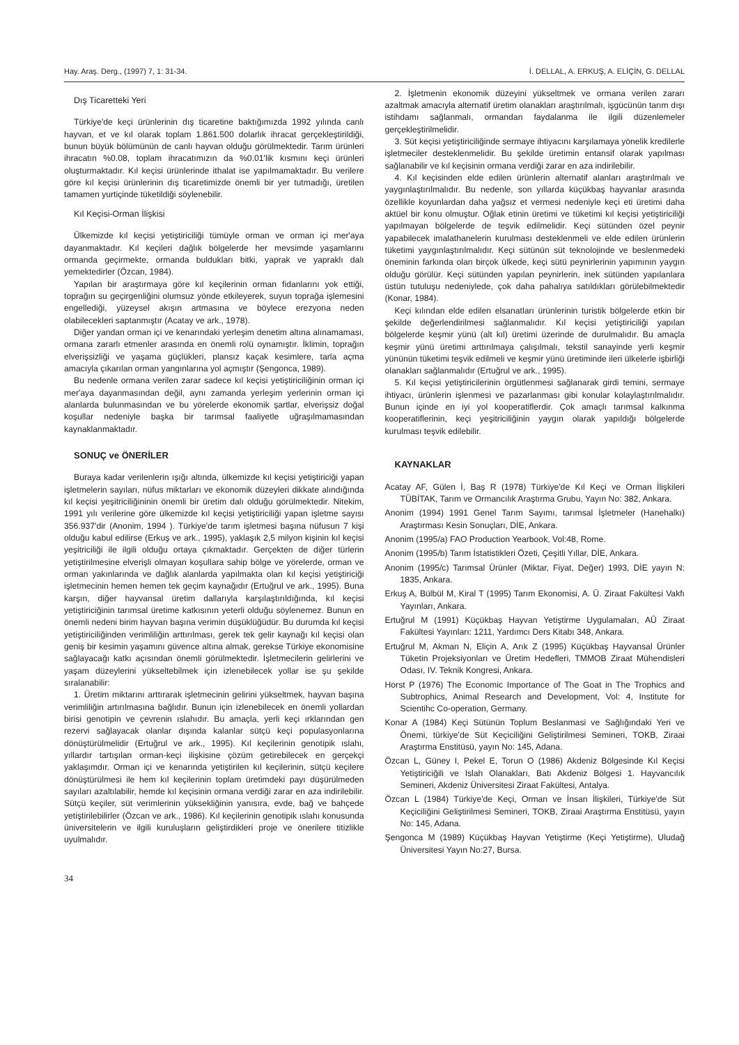Hay. Araş. Derg., (1997) 7, 1: 31-34. İ. DELLAL, A. ERKUŞ, A. ELİÇİN, G. DELLAL
Dış Ticaretteki Yeri
Türkiye'de keçi ürünlerinin dış ticaretine baktığımızda 1992 yılında canlı hayvan, et ve kıl olarak toplam 1.861.500 dolarlık ihracat gerçekleştirildiği, bunun büyük bölümünün de canlı hayvan olduğu görülmektedir. Tarım ürünleri ihracatın %0.08, toplam ihracatımızın da %0.01'lik kısmını keçi ürünleri oluşturmaktadır. Kıl keçisi ürünlerinde ithalat ise yapılmamaktadır. Bu verilere göre kıl keçisi ürünlerinin dış ticaretimizde önemli bir yer tutmadığı, üretilen tamamen yurtiçinde tüketildiği söylenebilir.
Kıl Keçisi-Orman İlişkisi
Ülkemizde kıl keçisi yetiştiriciliği tümüyle orman ve orman içi mer'aya dayanmaktadır. Kıl keçileri dağlık bölgelerde her mevsimde yaşamlarını ormanda geçirmekte, ormanda buldukları bitki, yaprak ve yapraklı dalı yemektedirler (Özcan, 1984).
Yapılan bir araştırmaya göre kıl keçilerinin orman fidanlarını yok ettiği, toprağın su geçirgenliğini olumsuz yönde etkileyerek, suyun toprağa işlemesini engellediği, yüzeysel akışın artmasına ve böylece erezyona neden olabilecekleri saptanmıştır (Acatay ve ark., 1978).
Diğer yandan orman içi ve kenarındaki yerleşim denetim altına alınamaması, ormana zararlı etmenler arasında en önemli rolü oynamıştır. İklimin, toprağın elverişsizliği ve yaşama güçlükleri, plansız kaçak kesimlere, tarla açma amacıyla çıkarılan orman yangınlarına yol açmıştır (Şengonca, 1989).
Bu nedenle ormana verilen zarar sadece kıl keçisi yetiştiriciliğinin orman içi mer'aya dayanmasından değil, aynı zamanda yerleşim yerlerinin orman içi alanlarda bulunmasından ve bu yörelerde ekonomik şartlar, elverişsiz doğal koşullar nedeniyle başka bir tarımsal faaliyetle uğraşılmamasından kaynaklanmaktadır.
SONUÇ ve ÖNERİLER
Buraya kadar verilenlerin ışığı altında, ülkemizde kıl keçisi yetiştiriciği yapan işletmelerin sayıları, nüfus miktarları ve ekonomik düzeyleri dikkate alındığında kıl keçisi yeşitriciliğininin önemli bir üretim dalı olduğu görülmektedir. Nitekim, 1991 yılı verilerine göre ülkemizde kıl keçisi yetiştiriciliği yapan işletme sayısı 356.937'dir (Anonim, 1994 ). Türkiye'de tarım işletmesi başına nüfusun 7 kişi olduğu kabul edilirse (Erkuş ve ark., 1995), yaklaşık 2,5 milyon kişinin kıl keçisi yeşitriciliği ile ilgili olduğu ortaya çıkmaktadır. Gerçekten de diğer türlerin yetiştirilmesine elverişli olmayan koşullara sahip bölge ve yörelerde, orman ve orman yakınlarında ve dağlık alanlarda yapılmakta olan kıl keçisi yetiştiriciği işletmecinin hemen hemen tek geçim kaynağıdır (Ertuğrul ve ark., 1995). Buna karşın, diğer hayvansal üretim dallarıyla karşılaştırıldığında, kıl keçisi yetiştiriciğinin tarımsal üretime katkısının yeterli olduğu söylenemez. Bunun en önemli nedeni birim hayvan başına verimin düşüklüğüdür. Bu durumda kıl keçisi yetiştiriciliğinden verimliliğin arttırılması, gerek tek gelir kaynağı kıl keçisi olan geniş bir kesimin yaşamını güvence altına almak, gerekse Türkiye ekonomisine sağlayacağı katkı açısından önemli görülmektedir. İşletmecilerin gelirlerini ve yaşam düzeylerini yükseltebilmek için izlenebilecek yollar ise şu şekilde sıralanabilir:
1. Üretim miktarını arttırarak işletmecinin gelirini yükseltmek, hayvan başına verimliliğin artırılmasına bağlıdır. Bunun için izlenebilecek en önemli yollardan birisi genotipin ve çevrenin ıslahıdır. Bu amaçla, yerli keçi ırklarından gen rezervi sağlayacak olanlar dışında kalanlar sütçü keçi populasyonlarına dönüştürülmelidir (Ertuğrul ve ark., 1995). Kıl keçilerinin genotipik ıslahı, yıllardır tartışılan orman-keçi ilişkisine çözüm getirebilecek en gerçekçi yaklaşımdır. Orman içi ve kenarında yetiştirilen kıl keçilerinin, sütçü keçilere dönüştürülmesi ile hem kıl keçilerinin toplam üretimdeki payı düşürülmeden sayıları azaltılabilir, hemde kıl keçisinin ormana verdiği zarar en aza indirilebilir. Sütçü keçiler, süt verimlerinin yüksekliğinin yanısıra, evde, bağ ve bahçede yetiştirilebilirler (Özcan ve ark., 1986). Kıl keçilerinin genotipik ıslahı konusunda üniversitelerin ve ilgili kuruluşların geliştirdikleri proje ve önerilere titizlikle uyulmalıdır.
2. İşletmenin ekonomik düzeyini yükseltmek ve ormana verilen zararı azaltmak amacıyla alternatif üretim olanakları araştırılmalı, işgücünün tarım dışı istihdamı sağlanmalı, ormandan faydalanma ile ilgili düzenlemeler gerçekleştirilmelidir.
3. Süt keçisi yetiştiriciliğinde sermaye ihtiyacını karşılamaya yönelik kredilerle işletmeciler desteklenmelidir. Bu şekilde üretimin entansif olarak yapılması sağlanabilir ve kıl keçisinin ormana verdiği zarar en aza indirilebilir.
4. Kıl keçisinden elde edilen ürünlerin alternatif alanları araştırılmalı ve yaygınlaştırılmalıdır. Bu nedenle, son yıllarda küçükbaş hayvanlar arasında özellikle koyunlardan daha yağsız et vermesi nedeniyle keçi eti üretimi daha aktüel bir konu olmuştur. Oğlak etinin üretimi ve tüketimi kıl keçisi yetiştiriciliği yapılmayan bölgelerde de teşvik edilmelidir. Keçi sütünden özel peynir yapabilecek imalathanelerin kurulması desteklenmeli ve elde edilen ürünlerin tüketimi yaygınlaştırılmalıdır. Keçi sütünün süt teknolojinde ve beslenmedeki öneminin farkında olan birçok ülkede, keçi sütü peynirlerinin yapımının yaygın olduğu görülür. Keçi sütünden yapılan peynirlerin, inek sütünden yapılanlara üstün tutuluşu nedeniylede, çok daha pahalıya satıldıkları görülebilmektedir (Konar, 1984).
Keçi kılından elde edilen elsanatları ürünlerinin turistik bölgelerde etkin bir şekilde değerlendirilmesi sağlanmalıdır. Kıl keçisi yetiştiriciliği yapılan bölgelerde keşmir yünü (alt kıl) üretimi üzerinde de durulmalıdır. Bu amaçla keşmir yünü üretimi arttırılmaya çalışılmalı, tekstil sanayinde yerli keşmir yününün tüketimi teşvik edilmeli ve keşmir yünü üretiminde ileri ülkelerle işbirliği olanakları sağlanmalıdır (Ertuğrul ve ark., 1995).
5. Kıl keçisi yetiştiricilerinin örgütlenmesi sağlanarak girdi temini, sermaye ihtiyacı, ürünlerin işlenmesi ve pazarlanması gibi konular kolaylaştırılmalıdır. Bunun içinde en iyi yol kooperatiflerdir. Çok amaçlı tarımsal kalkınma kooperatiflerinin, keçi yeşitriciliğinin yaygın olarak yapıldığı bölgelerde kurulması teşvik edilebilir.
KAYNAKLAR
Acatay AF, Gülen İ, Baş R (1978) Türkiye'de Kıl Keçi ve Orman İlişkileri TÜBİTAK, Tarım ve Ormancılık Araştırma Grubu, Yayın No: 382, Ankara.
Anonim (1994) 1991 Genel Tarım Sayımı, tarımsal İşletmeler (Hanehalkı) Araştırması Kesin Sonuçları, DİE, Ankara.
Anonim (1995/a) FAO Production Yearbook, Vol:48, Rome.
Anonim (1995/b) Tarım İstatistikleri Özeti, Çeşitli Yıllar, DİE, Ankara.
Anonim (1995/c) Tarımsal Ürünler (Miktar, Fiyat, Değer) 1993, DİE yayın N: 1835, Ankara.
Erkuş A, Bülbül M, Kiral T (1995) Tarım Ekonomisi, A. Ü. Ziraat Fakültesi Vakfı Yayınları, Ankara.
Ertuğrul M (1991) Küçükbaş Hayvan Yetiştirme Uygulamaları, AÜ Ziraat Fakültesi Yayınları: 1211, Yardımcı Ders Kitabı 348, Ankara.
Ertuğrul M, Akman N, Eliçin A, Arık Z (1995) Küçükbaş Hayvansal Ürünler Tüketin Projeksiyonları ve Üretim Hedefleri, TMMOB Ziraat Mühendisleri Odası, IV. Teknik Kongresi, Ankara.
Horst P (1976) The Economic Importance of The Goat in The Trophics and Subtrophics, Animal Research and Development, Vol: 4, Institute for Scientihc Co-operation, Germany.
Konar A (1984) Keçi Sütünün Toplum Beslanmasi ve Sağlığındaki Yeri ve Önemi, türkiye'de Süt Keçiciliğini Geliştirilmesi Semineri, TOKB, Ziraai Araştırma Enstitüsü, yayın No: 145, Adana.
Özcan L, Güney I, Pekel E, Torun O (1986) Akdeniz Bölgesinde Kıl Keçisi Yetiştiriciğili ve Islah Olanakları, Batı Akdeniz Bölgesi 1. Hayvancılık Semineri, Akdeniz Üniversitesi Ziraat Fakültesi, Antalya.
Özcan L (1984) Türkiye'de Keçi, Orman ve İnsan İlişkileri, Türkiye'de Süt Keçiciliğini Geliştirilmesi Semineri, TOKB, Ziraai Araştırma Enstitüsü, yayın No: 145, Adana.
Şengonca M (1989) Küçükbaş Hayvan Yetiştirme (Keçi Yetiştirme), Uludağ Üniversitesi Yayın No:27, Bursa.
34